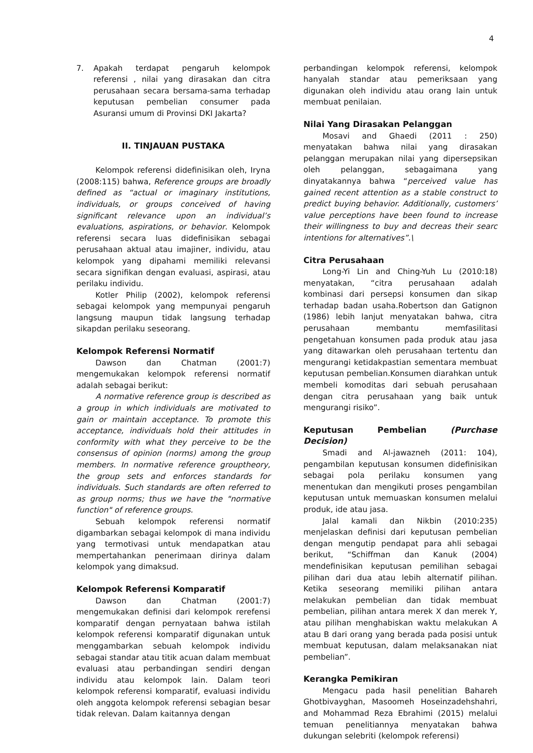4
7. Apakah terdapat pengaruh kelompok referensi , nilai yang dirasakan dan citra perusahaan secara bersama-sama terhadap keputusan pembelian consumer pada Asuransi umum di Provinsi DKI Jakarta?
II. TINJAUAN PUSTAKA
Kelompok referensi didefinisikan oleh, Iryna (2008:115) bahwa, Reference groups are broadly defined as “actual or imaginary institutions, individuals, or groups conceived of having significant relevance upon an individual’s evaluations, aspirations, or behavior. Kelompok referensi secara luas didefinisikan sebagai perusahaan aktual atau imajiner, individu, atau kelompok yang dipahami memiliki relevansi secara signifikan dengan evaluasi, aspirasi, atau perilaku individu.
Kotler Philip (2002), kelompok referensi sebagai kelompok yang mempunyai pengaruh langsung maupun tidak langsung terhadap sikapdan perilaku seseorang.
Kelompok Referensi Normatif
Dawson dan Chatman (2001:7) mengemukakan kelompok referensi normatif adalah sebagai berikut:
A normative reference group is described as a group in which individuals are motivated to gain or maintain acceptance. To promote this acceptance, individuals hold their attitudes in conformity with what they perceive to be the consensus of opinion (norms) among the group members. In normative reference grouptheory, the group sets and enforces standards for individuals. Such standards are often referred to as group norms; thus we have the "normative function" of reference groups.
Sebuah kelompok referensi normatif digambarkan sebagai kelompok di mana individu yang termotivasi untuk mendapatkan atau mempertahankan penerimaan dirinya dalam kelompok yang dimaksud.
Kelompok Referensi Komparatif
Dawson dan Chatman (2001:7) mengemukakan definisi dari kelompok rerefensi komparatif dengan pernyataan bahwa istilah kelompok referensi komparatif digunakan untuk menggambarkan sebuah kelompok individu sebagai standar atau titik acuan dalam membuat evaluasi atau perbandingan sendiri dengan individu atau kelompok lain. Dalam teori kelompok referensi komparatif, evaluasi individu oleh anggota kelompok referensi sebagian besar tidak relevan. Dalam kaitannya dengan
perbandingan kelompok referensi, kelompok hanyalah standar atau pemeriksaan yang digunakan oleh individu atau orang lain untuk membuat penilaian.
Nilai Yang Dirasakan Pelanggan
Mosavi and Ghaedi (2011 : 250) menyatakan bahwa nilai yang dirasakan pelanggan merupakan nilai yang dipersepsikan oleh pelanggan, sebagaimana yang dinyatakannya bahwa “perceived value has gained recent attention as a stable construct to predict buying behavior. Additionally, customers’ value perceptions have been found to increase their willingness to buy and decreas their searc intentions for alternatives”.\
Citra Perusahaan
Long-Yi Lin and Ching-Yuh Lu (2010:18) menyatakan, “citra perusahaan adalah kombinasi dari persepsi konsumen dan sikap terhadap badan usaha.Robertson dan Gatignon (1986) lebih lanjut menyatakan bahwa, citra perusahaan membantu memfasilitasi pengetahuan konsumen pada produk atau jasa yang ditawarkan oleh perusahaan tertentu dan mengurangi ketidakpastian sementara membuat keputusan pembelian.Konsumen diarahkan untuk membeli komoditas dari sebuah perusahaan dengan citra perusahaan yang baik untuk mengurangi risiko”.
Keputusan Pembelian (Purchase Decision)
Smadi and Al-jawazneh (2011: 104), pengambilan keputusan konsumen didefinisikan sebagai pola perilaku konsumen yang menentukan dan mengikuti proses pengambilan keputusan untuk memuaskan konsumen melalui produk, ide atau jasa.
Jalal kamali dan Nikbin (2010:235) menjelaskan definisi dari keputusan pembelian dengan mengutip pendapat para ahli sebagai berikut, “Schiffman dan Kanuk (2004) mendefinisikan keputusan pemilihan sebagai pilihan dari dua atau lebih alternatif pilihan. Ketika seseorang memiliki pilihan antara melakukan pembelian dan tidak membuat pembelian, pilihan antara merek X dan merek Y, atau pilihan menghabiskan waktu melakukan A atau B dari orang yang berada pada posisi untuk membuat keputusan, dalam melaksanakan niat pembelian”.
Kerangka Pemikiran
Mengacu pada hasil penelitian Bahareh Ghotbivayghan, Masoomeh Hoseinzadehshahri, and Mohammad Reza Ebrahimi (2015) melalui temuan penelitiannya menyatakan bahwa dukungan selebriti (kelompok referensi)